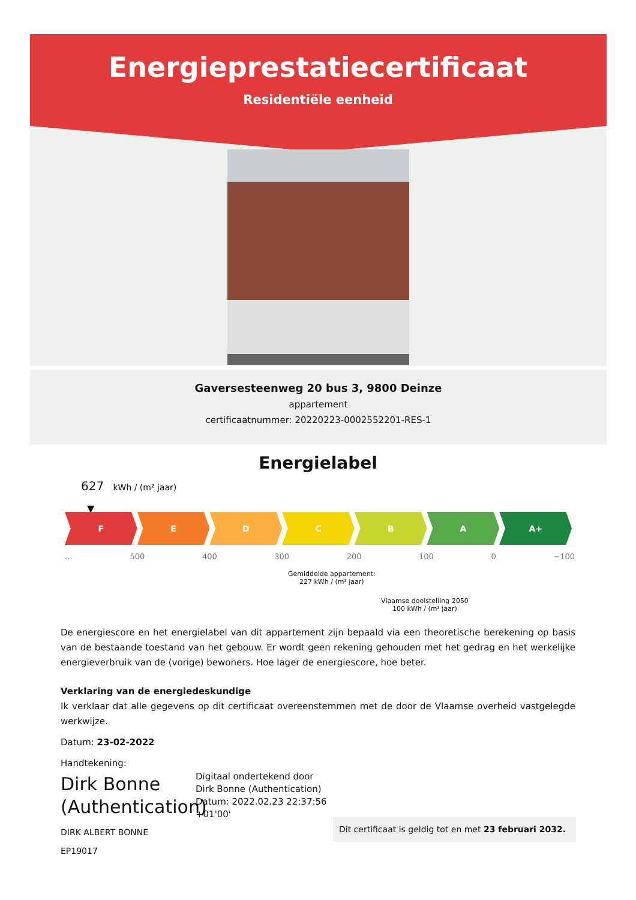Energieprestatiecertificaat
Residentiële eenheid
Gaversesteenweg 20 bus 3, 9800 Deinze
appartement
certificaatnummer: 20220223-0002552201-RES-1
Energielabel
627 kWh / (m² jaar)
▼
F E D C B A A+
… 500 400 300 200 100 0 −100
Gemiddelde appartement:
227 kWh / (m² jaar)
Vlaamse doelstelling 2050
100 kWh / (m² jaar)
De energiescore en het energielabel van dit appartement zijn bepaald via een theoretische berekening op basis van de bestaande toestand van het gebouw. Er wordt geen rekening gehouden met het gedrag en het werkelijke energieverbruik van de (vorige) bewoners. Hoe lager de energiescore, hoe beter.
Verklaring van de energiedeskundige
Ik verklaar dat alle gegevens op dit certificaat overeenstemmen met de door de Vlaamse overheid vastgelegde werkwijze.
Datum: 23-02-2022
Handtekening:
Dirk Bonne
(Authentication)
Digitaal ondertekend door
Dirk Bonne (Authentication)
Datum: 2022.02.23 22:37:56
+01'00'
DIRK ALBERT BONNE
EP19017
Dit certificaat is geldig tot en met 23 februari 2032.